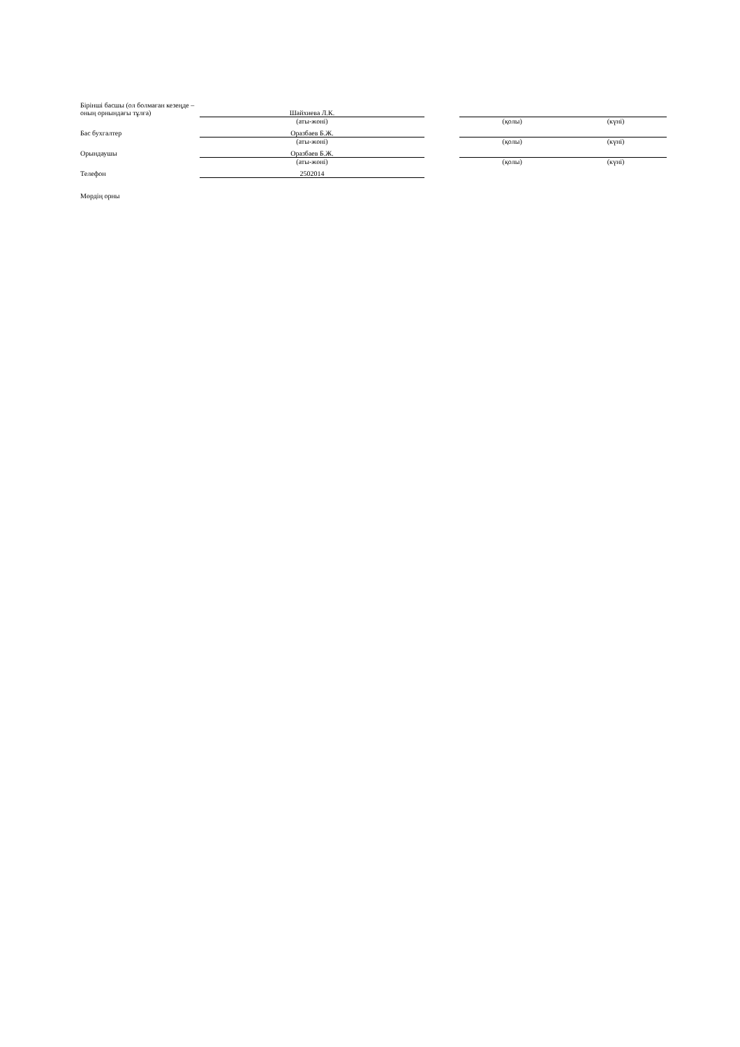| Бірінші басшы (ол болмаған кезеңде – оның орнындағы тұлға) | Шайхиева Л.К. | | | |
| | (аты-жөні) | | (қолы) | (күні) |
| Бас бухгалтер | Оразбаев Б.Ж. | | | |
| | (аты-жөні) | | (қолы) | (күні) |
| Орындаушы | Оразбаев Б.Ж. | | | |
| | (аты-жөні) | | (қолы) | (күні) |
| Телефон | 2502014 | | | |
| Мөрдің орны | | | | |